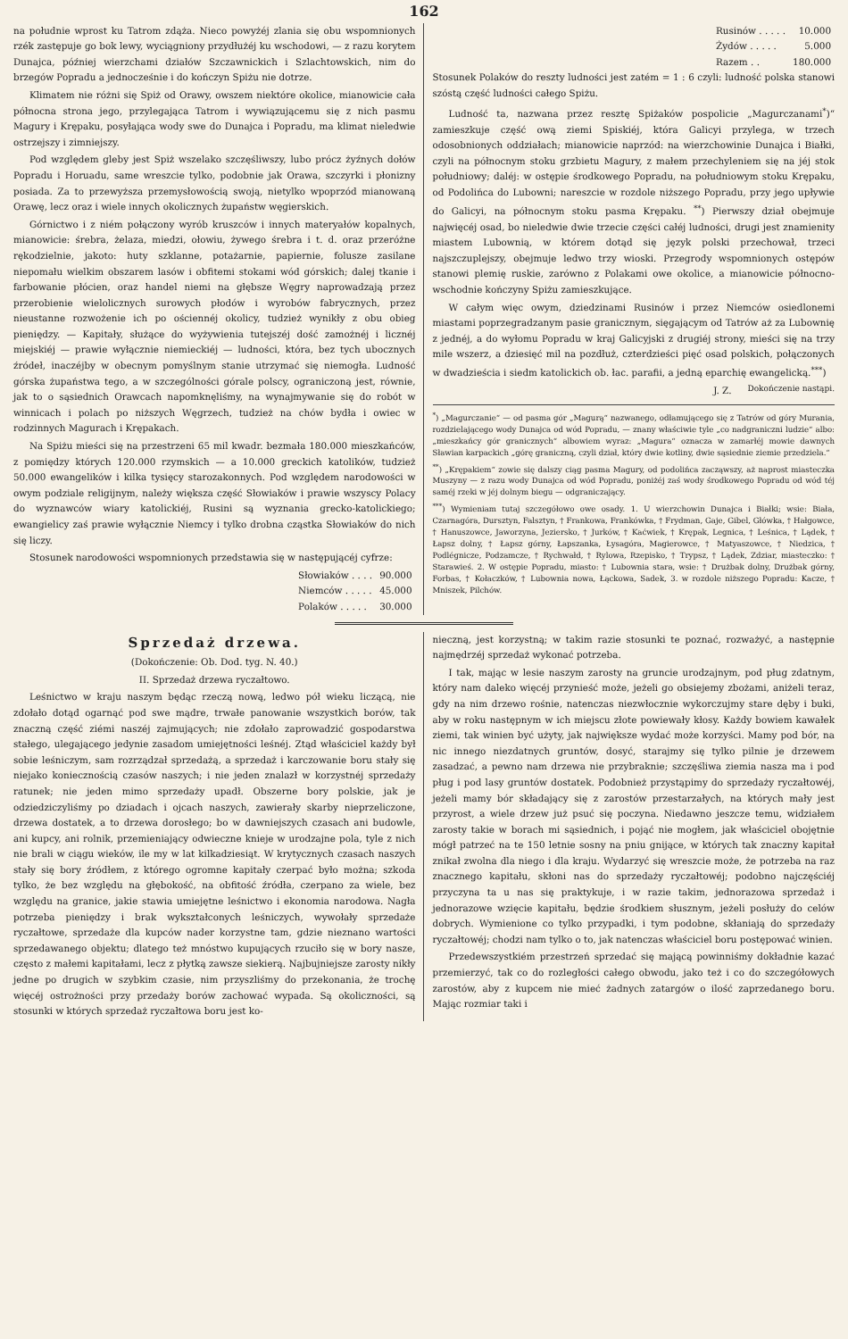162
na południe wprost ku Tatrom zdąża. Nieco powyżéj zlania się obu wspomnionych rzék zastępuje go bok lewy, wyciągniony przydłużéj ku wschodowi, — z razu korytem Dunajca, później wierzchami działów Szczawnickich i Szlachtowskich, nim do brzegów Popradu a jednocześnie i do kończyn Spiżu nie dotrze.
Klimatem nie różni się Spiż od Orawy, owszem niektóre okolice, mianowicie cała północna strona jego, przylegająca Tatrom i wywiązującemu się z nich pasmu Magury i Krępaku, posyłająca wody swe do Dunajca i Popradu, ma klimat nieledwie ostrzejszy i zimniejszy.
Pod względem gleby jest Spiż wszelako szczęśliwszy, lubo prócz żyźnych dołów Popradu i Horuadu, same wreszcie tylko, podobnie jak Orawa, szczyrki i płonizny posiada. Za to przewyższa przemysłowością swoją, nietylko wpoprzód mianowaną Orawę, lecz oraz i wiele innych okolicznych żupaństw węgierskich.
Górnictwo i z niém połączony wyrób kruszców i innych materyałów kopalnych, mianowicie: śrebra, żelaza, miedzi, ołowiu, żywego śrebra i t. d. oraz przeróżne rękodzielnie, jakoto: huty szklanne, potażarnie, papiernie, folusze zasilane niepomału wielkim obszarem lasów i obfitemi stokami wód górskich; dalej tkanie i farbowanie płócien, oraz handel niemi na głębsze Węgry naprowadzają przez przerobienie wielolicznych surowych płodów i wyrobów fabrycznych, przez nieustanne rozwożenie ich po ościennéj okolicy, tudzież wynikły z obu obieg pieniędzy. — Kapitały, służące do wyżywienia tutejszéj dość zamożnéj i licznéj miejskiéj — prawie wyłącznie niemieckiéj — ludności, która, bez tych ubocznych źródeł, inaczéjby w obecnym pomyślnym stanie utrzymać się niemogła. Ludność górska żupaństwa tego, a w szczególności górale polscy, ograniczoną jest, równie, jak to o sąsiednich Orawcach napomknęliśmy, na wynajmywanie się do robót w winnicach i polach po niższych Węgrzech, tudzież na chów bydła i owiec w rodzinnych Magurach i Krępakach.
Na Spiżu mieści się na przestrzeni 65 mil kwadr. bezmała 180.000 mieszkańców, z pomiędzy których 120.000 rzymskich — a 10.000 greckich katolików, tudzież 50.000 ewangelików i kilka tysięcy starozakonnych. Pod względem narodowości w owym podziale religijnym, należy większa część Słowiaków i prawie wszyscy Polacy do wyznawców wiary katolickiéj, Rusini są wyznania grecko-katolickiego; ewangielicy zaś prawie wyłącznie Niemcy i tylko drobna cząstka Słowiaków do nich się liczy.
Stosunek narodowości wspomnionych przedstawia się w następującéj cyfrze:
| Słowiaków . . . . | 90.000 |
| Niemców . . . . . | 45.000 |
| Polaków . . . . . | 30.000 |
| Rusinów . . . . . | 10.000 |
| Żydów . . . . . | 5.000 |
| Razem . . | 180.000 |
Stosunek Polaków do reszty ludności jest zatém = 1 : 6 czyli: ludność polska stanowi szóstą część ludności całego Spiżu.
Ludność ta, nazwana przez resztę Spiżaków pospolicie „Magurczanami<sup>*</sup>)“ zamieszkuje część ową ziemi Spiskiéj, która Galicyi przylega, w trzech odosobnionych oddziałach; mianowicie naprzód: na wierzchowinie Dunajca i Białki, czyli na północnym stoku grzbietu Magury, z małem przechyleniem się na jéj stok południowy; daléj: w ostępie środkowego Popradu, na południowym stoku Krępaku, od Podolińca do Lubowni; nareszcie w rozdole niższego Popradu, przy jego upływie do Galicyi, na północnym stoku pasma Krępaku. <sup>**</sup>) Pierwszy dział obejmuje najwięcéj osad, bo nieledwie dwie trzecie części całéj ludności, drugi jest znamienity miastem Lubownią, w którem dotąd się język polski przechował, trzeci najszczuplejszy, obejmuje ledwo trzy wioski. Przegrody wspomnionych ostępów stanowi plemię ruskie, zarówno z Polakami owe okolice, a mianowicie północno-wschodnie kończyny Spiżu zamieszkujące.
W całym więc owym, dziedzinami Rusinów i przez Niemców osiedlonemi miastami poprzegradzanym pasie granicznym, sięgającym od Tatrów aż za Lubownię z jednéj, a do wyłomu Popradu w kraj Galicyjski z drugiéj strony, mieści się na trzy mile wszerz, a dziesięć mil na pozdłuż, czterdzieści pięć osad polskich, połączonych w dwadzieścia i siedm katolickich ob. łac. parafii, a jedną eparchię ewangelicką.<sup>***</sup>) Dokończenie nastąpi.
J. Z.
<sup>*</sup>) „Magurczanie“ — od pasma gór „Magurą“ nazwanego, odłamującego się z Tatrów od góry Murania, rozdzielającego wody Dunajca od wód Popradu, — znany właściwie tyle „co nadgraniczni ludzie“ albo: „mieszkańcy gór granicznych“ albowiem wyraz: „Magura“ oznacza w zamarłéj mowie dawnych Sławian karpackich „górę graniczną, czyli dział, który dwie kotliny, dwie sąsiednie ziemie przedziela.“
<sup>**</sup>) „Krępakiem“ zowie się dalszy ciąg pasma Magury, od podolińca zacząwszy, aż naprost miasteczka Muszyny — z razu wody Dunajca od wód Popradu, poniżéj zaś wody środkowego Popradu od wód téj saméj rzeki w jéj dolnym biegu — odgraniczający.
<sup>***</sup>) Wymieniam tutaj szczegółowo owe osady. 1. U wierzchowin Dunajca i Białki; wsie: Biała, Czarnagóra, Dursztyn, Falsztyn, † Frankowa, Frankówka, † Frydman, Gaje, Gibel, Główka, † Hałgowce, † Hanuszowce, Jaworzyna, Jezierskо, † Jurków, † Kaćwiek, † Krępak, Legnica, † Leśnica, † Lądek, † Łapsz dolny, † Łapsz górny, Łapszanka, Łysagóra, Magierowce, † Matyaszowce, † Niedzica, † Podlégnicze, Podzamcze, † Rychwałd, † Rylowa, Rzepisko, † Trypsz, † Lądek, Zdziar, miasteczko: † Starawieś. 2. W ostępie Popradu, miasto: † Lubownia stara, wsie: † Drużbak dolny, Drużbak górny, Forbas, † Kołaczków, † Lubownia nowa, Łąckowa, Sadek, 3. w rozdole niższego Popradu: Kacze, † Mniszek, Pilchów.
Sprzedaż drzewa.
(Dokończenie: Ob. Dod. tyg. N. 40.)
II. Sprzedaż drzewa ryczałtowo.
Leśnictwo w kraju naszym będąc rzeczą nową, ledwo pół wieku liczącą, nie zdołało dotąd ogarnąć pod swe mądre, trwałe panowanie wszystkich borów, tak znaczną część ziémi naszéj zajmujących; nie zdołało zaprowadzić gospodarstwa stałego, ulegającego jedynie zasadom umiejętności leśnéj. Ztąd właściciel każdy był sobie leśniczym, sam rozrządzał sprzedażą, a sprzedaż i karczowanie boru stały się niejako koniecznością czasów naszych; i nie jeden znalazł w korzystnéj sprzedaży ratunek; nie jeden mimo sprzedaży upadł. Obszerne bory polskie, jak je odziedziczyliśmy po dziadach i ojcach naszych, zawierały skarby nieprzeliczone, drzewa dostatek, a to drzewa dorosłego; bo w dawniejszych czasach ani budowle, ani kupcy, ani rolnik, przemieniający odwieczne knieje w urodzajne pola, tyle z nich nie brali w ciągu wieków, ile my w lat kilkadziesiąt. W krytycznych czasach naszych stały się bory źródłem, z którego ogromne kapitały czerpać było można; szkoda tylko, że bez względu na głębokość, na obfitość źródła, czerpano za wiele, bez względu na granice, jakie stawia umiejętne leśnictwo i ekonomia narodowa. Nagła potrzeba pieniędzy i brak wykształconych leśniczych, wywołały sprzedaże ryczałtowe, sprzedaże dla kupców nader korzystne tam, gdzie nieznano wartości sprzedawanego objektu; dlatego też mnóstwo kupujących rzuciło się w bory nasze, często z małemi kapitałami, lecz z płytką zawsze siekierą. Najbujniejsze zarosty nikły jedne po drugich w szybkim czasie, nim przyszliśmy do przekonania, że trochę więcéj ostrożności przy przedaży borów zachować wypada. Są okoliczności, są stosunki w których sprzedaż ryczałtowa boru jest ko-
nieczną, jest korzystną; w takim razie stosunki te poznać, rozważyć, a następnie najmędrzéj sprzedaż wykonać potrzeba.
I tak, mając w lesie naszym zarosty na gruncie urodzajnym, pod pług zdatnym, który nam daleko więcéj przynieść może, jeżeli go obsiejemy zbożami, aniżeli teraz, gdy na nim drzewo rośnie, natenczas niezwłocznie wykorczujmy stare dęby i buki, aby w roku następnym w ich miejscu złote powiewały kłosy. Każdy bowiem kawałek ziemi, tak winien być użyty, jak największe wydać może korzyści. Mamy pod bór, na nic innego niezdatnych gruntów, dosyć, starajmy się tylko pilnie je drzewem zasadzać, a pewno nam drzewa nie przybraknie; szczęśliwa ziemia nasza ma i pod pług i pod lasy gruntów dostatek. Podobnież przystąpimy do sprzedaży ryczałtowéj, jeżeli mamy bór składający się z zarostów przestarzałych, na których mały jest przyrost, a wiele drzew już psuć się poczyna. Niedawno jeszcze temu, widziałem zarosty takie w borach mi sąsiednich, i pojąć nie mogłem, jak właściciel obojętnie mógł patrzeć na te 150 letnie sosny na pniu gnijące, w których tak znaczny kapitał znikał zwolna dla niego i dla kraju. Wydarzyć się wreszcie może, że potrzeba na raz znacznego kapitału, skłoni nas do sprzedaży ryczałtowéj; podobno najczęściéj przyczyna ta u nas się praktykuje, i w razie takim, jednorazowa sprzedaż i jednorazowe wzięcie kapitału, będzie środkiem słusznym, jeżeli posłuży do celów dobrych. Wymienione co tylko przypadki, i tym podobne, skłaniają do sprzedaży ryczałtowéj; chodzi nam tylko o to, jak natenczas właściciel boru postępować winien.
Przedewszystkiém przestrzeń sprzedać się mającą powinniśmy dokładnie kazać przemierzyć, tak co do rozległości całego obwodu, jako też i co do szczegółowych zarostów, aby z kupcem nie mieć żadnych zatargów o ilość zaprzedanego boru. Mając rozmiar taki i